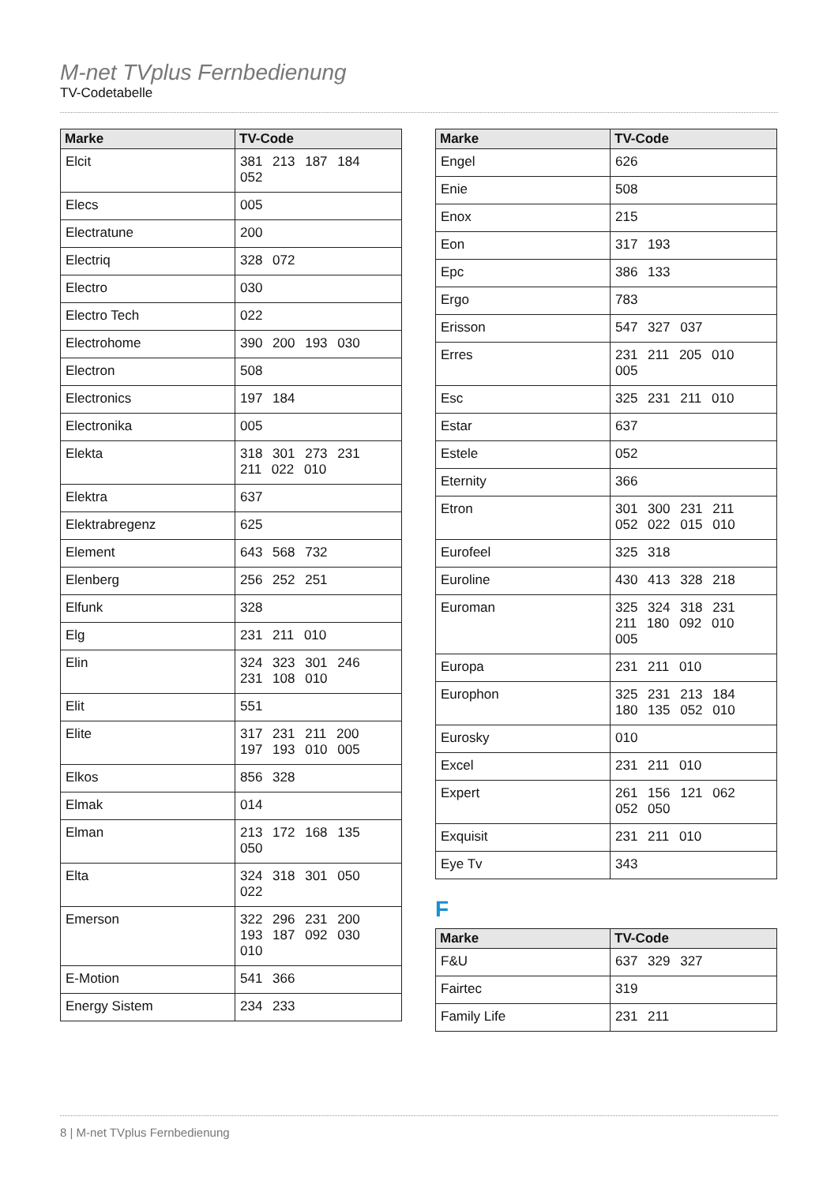M-net TVplus Fernbedienung
TV-Codetabelle
| Marke | TV-Code |
| --- | --- |
| Elcit | 381 213 187 184 052 |
| Elecs | 005 |
| Electratune | 200 |
| Electriq | 328 072 |
| Electro | 030 |
| Electro Tech | 022 |
| Electrohome | 390 200 193 030 |
| Electron | 508 |
| Electronics | 197 184 |
| Electronika | 005 |
| Elekta | 318 301 273 231 211 022 010 |
| Elektra | 637 |
| Elektrabregenz | 625 |
| Element | 643 568 732 |
| Elenberg | 256 252 251 |
| Elfunk | 328 |
| Elg | 231 211 010 |
| Elin | 324 323 301 246 231 108 010 |
| Elit | 551 |
| Elite | 317 231 211 200 197 193 010 005 |
| Elkos | 856 328 |
| Elmak | 014 |
| Elman | 213 172 168 135 050 |
| Elta | 324 318 301 050 022 |
| Emerson | 322 296 231 200 193 187 092 030 010 |
| E-Motion | 541 366 |
| Energy Sistem | 234 233 |
| Marke | TV-Code |
| --- | --- |
| Engel | 626 |
| Enie | 508 |
| Enox | 215 |
| Eon | 317 193 |
| Epc | 386 133 |
| Ergo | 783 |
| Erisson | 547 327 037 |
| Erres | 231 211 205 010 005 |
| Esc | 325 231 211 010 |
| Estar | 637 |
| Estele | 052 |
| Eternity | 366 |
| Etron | 301 300 231 211 052 022 015 010 |
| Eurofeel | 325 318 |
| Euroline | 430 413 328 218 |
| Euroman | 325 324 318 231 211 180 092 010 005 |
| Europa | 231 211 010 |
| Europhon | 325 231 213 184 180 135 052 010 |
| Eurosky | 010 |
| Excel | 231 211 010 |
| Expert | 261 156 121 062 052 050 |
| Exquisit | 231 211 010 |
| Eye Tv | 343 |
F
| Marke | TV-Code |
| --- | --- |
| F&U | 637 329 327 |
| Fairtec | 319 |
| Family Life | 231 211 |
8 | M-net TVplus Fernbedienung